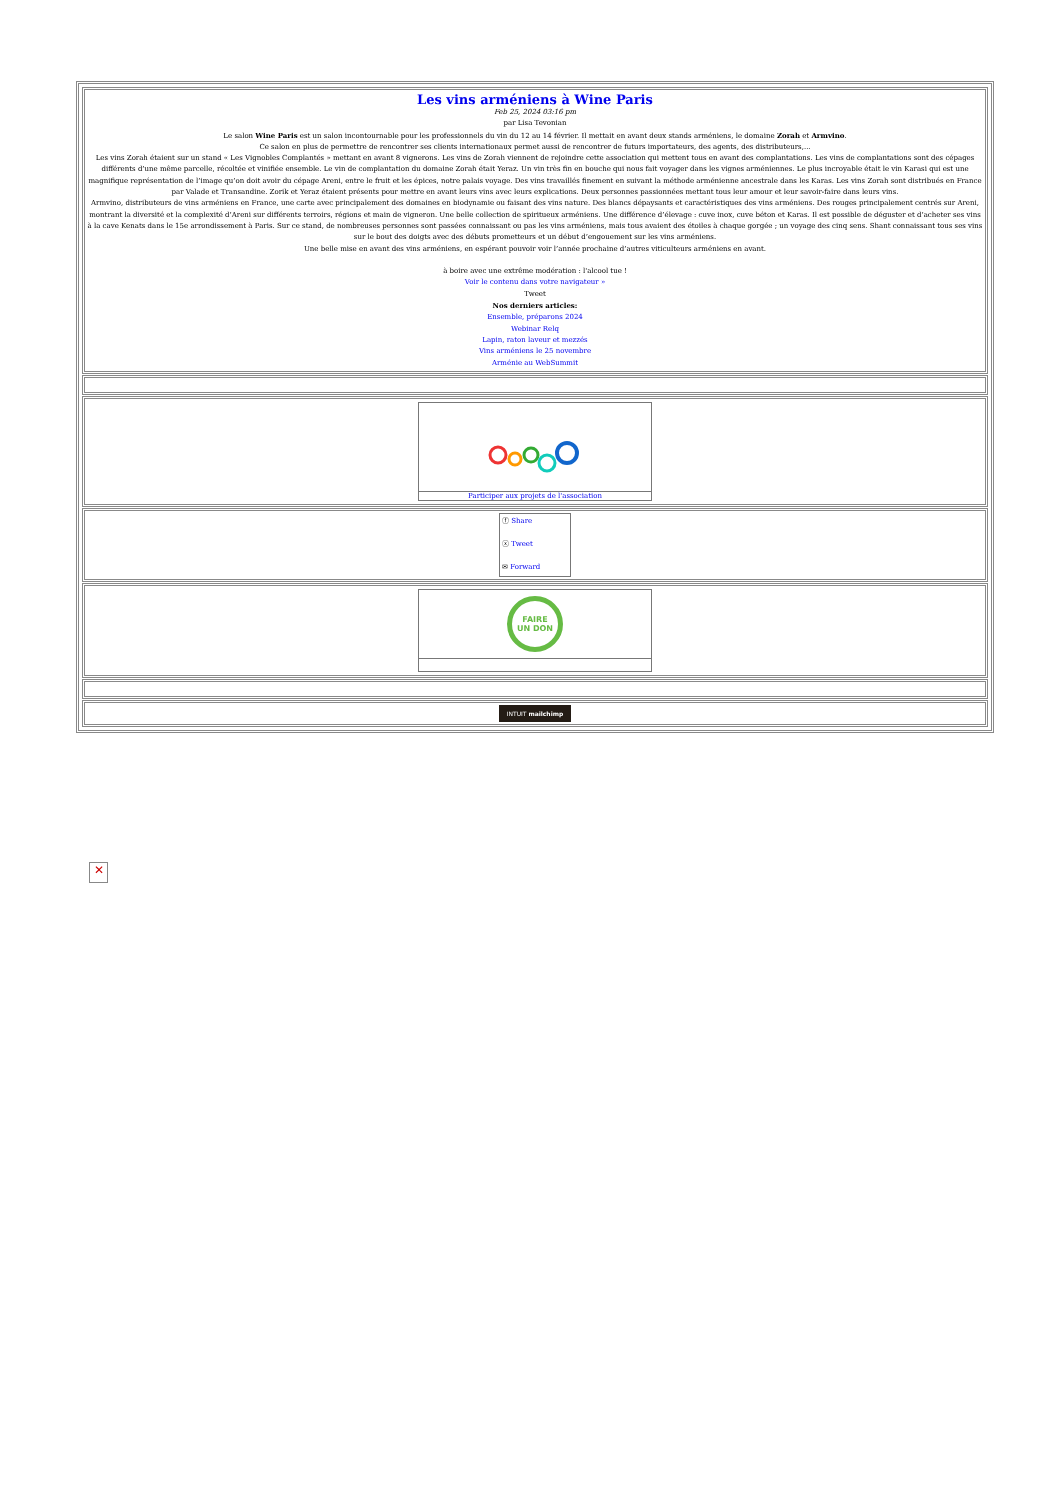Les vins arméniens à Wine Paris
Feb 25, 2024 03:16 pm
par Lisa Tevonian
Le salon Wine Paris est un salon incontournable pour les professionnels du vin du 12 au 14 février. Il mettait en avant deux stands arméniens, le domaine Zorah et Armvino.
Ce salon en plus de permettre de rencontrer ses clients internationaux permet aussi de rencontrer de futurs importateurs, des agents, des distributeurs,...
Les vins Zorah étaient sur un stand « Les Vignobles Complantés » mettant en avant 8 vignerons. Les vins de Zorah viennent de rejoindre cette association qui mettent tous en avant des complantations. Les vins de complantations sont des cépages différents d’une même parcelle, récoltée et vinifiée ensemble. Le vin de complantation du domaine Zorah était Yeraz. Un vin très fin en bouche qui nous fait voyager dans les vignes arméniennes. Le plus incroyable était le vin Karasi qui est une magnifique représentation de l’image qu’on doit avoir du cépage Areni, entre le fruit et les épices, notre palais voyage. Des vins travaillés finement en suivant la méthode arménienne ancestrale dans les Karas. Les vins Zorah sont distribués en France par Valade et Transandine. Zorik et Yeraz étaient présents pour mettre en avant leurs vins avec leurs explications. Deux personnes passionnées mettant tous leur amour et leur savoir-faire dans leurs vins.
Armvino, distributeurs de vins arméniens en France, une carte avec principalement des domaines en biodynamie ou faisant des vins nature. Des blancs dépaysants et caractéristiques des vins arméniens. Des rouges principalement centrés sur Areni, montrant la diversité et la complexité d’Areni sur différents terroirs, régions et main de vigneron. Une belle collection de spiritueux arméniens. Une différence d’élevage : cuve inox, cuve béton et Karas. Il est possible de déguster et d’acheter ses vins à la cave Kenats dans le 15e arrondissement à Paris. Sur ce stand, de nombreuses personnes sont passées connaissant ou pas les vins arméniens, mais tous avaient des étoiles à chaque gorgée ; un voyage des cinq sens. Shant connaissant tous ses vins sur le bout des doigts avec des débuts prometteurs et un début d’engouement sur les vins arméniens.
Une belle mise en avant des vins arméniens, en espérant pouvoir voir l’année prochaine d’autres viticulteurs arméniens en avant.
à boire avec une extrême modération : l'alcool tue !
Voir le contenu dans votre navigateur »
Tweet
Nos derniers articles:
Ensemble, préparons 2024
Webinar Relq
Lapin, raton laveur et mezzés
Vins arméniens le 25 novembre
Arménie au WebSummit
Participer aux projets de l'association
ⓕ Share
ⓧ Tweet
✉ Forward
FAIRE
UN DON
INTUIT mailchimp
✕